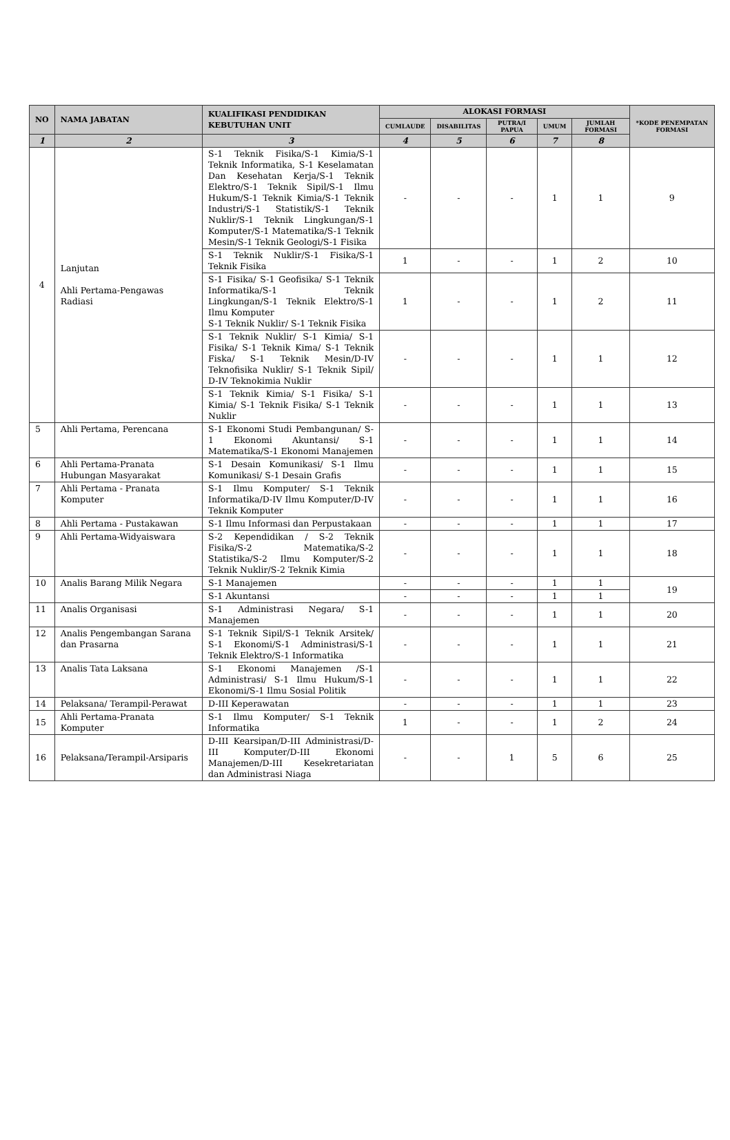| NO | NAMA JABATAN | KUALIFIKASI PENDIDIKAN KEBUTUHAN UNIT | ALOKASI FORMASI | | | | | *KODE PENEMPATAN FORMASI |
| --- | --- | --- | --- | --- | --- | --- | --- | --- |
| | | | CUMLAUDE | DISABILITAS | PUTRA/I PAPUA | UMUM | JUMLAH FORMASI | |
| 1 | 2 | 3 | 4 | 5 | 6 | 7 | 8 | |
| 4 | Lanjutan Ahli Pertama-Pengawas Radiasi | S-1 Teknik Fisika/S-1 Kimia/S-1 Teknik Informatika, S-1 Keselamatan Dan Kesehatan Kerja/S-1 Teknik Elektro/S-1 Teknik Sipil/S-1 Ilmu Hukum/S-1 Teknik Kimia/S-1 Teknik Industri/S-1 Statistik/S-1 Teknik Nuklir/S-1 Teknik Lingkungan/S-1 Komputer/S-1 Matematika/S-1 Teknik Mesin/S-1 Teknik Geologi/S-1 Fisika | - | - | - | 1 | 1 | 9 |
| | | S-1 Teknik Nuklir/S-1 Fisika/S-1 Teknik Fisika | 1 | - | - | 1 | 2 | 10 |
| | | S-1 Fisika/ S-1 Geofisika/ S-1 Teknik Informatika/S-1 Teknik Lingkungan/S-1 Teknik Elektro/S-1 Ilmu Komputer S-1 Teknik Nuklir/ S-1 Teknik Fisika | 1 | - | - | 1 | 2 | 11 |
| | | S-1 Teknik Nuklir/ S-1 Kimia/ S-1 Fisika/ S-1 Teknik Kima/ S-1 Teknik Fiska/ S-1 Teknik Mesin/D-IV Teknofisika Nuklir/ S-1 Teknik Sipil/ D-IV Teknokimia Nuklir | - | - | - | 1 | 1 | 12 |
| | | S-1 Teknik Kimia/ S-1 Fisika/ S-1 Kimia/ S-1 Teknik Fisika/ S-1 Teknik Nuklir | - | - | - | 1 | 1 | 13 |
| 5 | Ahli Pertama, Perencana | S-1 Ekonomi Studi Pembangunan/ S-1 Ekonomi Akuntansi/ S-1 Matematika/S-1 Ekonomi Manajemen | - | - | - | 1 | 1 | 14 |
| 6 | Ahli Pertama-Pranata Hubungan Masyarakat | S-1 Desain Komunikasi/ S-1 Ilmu Komunikasi/ S-1 Desain Grafis | - | - | - | 1 | 1 | 15 |
| 7 | Ahli Pertama - Pranata Komputer | S-1 Ilmu Komputer/ S-1 Teknik Informatika/D-IV Ilmu Komputer/D-IV Teknik Komputer | - | - | - | 1 | 1 | 16 |
| 8 | Ahli Pertama - Pustakawan | S-1 Ilmu Informasi dan Perpustakaan | - | - | - | 1 | 1 | 17 |
| 9 | Ahli Pertama-Widyaiswara | S-2 Kependidikan / S-2 Teknik Fisika/S-2 Matematika/S-2 Statistika/S-2 Ilmu Komputer/S-2 Teknik Nuklir/S-2 Teknik Kimia | - | - | - | 1 | 1 | 18 |
| 10 | Analis Barang Milik Negara | S-1 Manajemen | - | - | - | 1 | 1 | 19 |
| | | S-1 Akuntansi | - | - | - | 1 | 1 | |
| 11 | Analis Organisasi | S-1 Administrasi Negara/ S-1 Manajemen | - | - | - | 1 | 1 | 20 |
| 12 | Analis Pengembangan Sarana dan Prasarna | S-1 Teknik Sipil/S-1 Teknik Arsitek/ S-1 Ekonomi/S-1 Administrasi/S-1 Teknik Elektro/S-1 Informatika | - | - | - | 1 | 1 | 21 |
| 13 | Analis Tata Laksana | S-1 Ekonomi Manajemen /S-1 Administrasi/ S-1 Ilmu Hukum/S-1 Ekonomi/S-1 Ilmu Sosial Politik | - | - | - | 1 | 1 | 22 |
| 14 | Pelaksana/ Terampil-Perawat | D-III Keperawatan | - | - | - | 1 | 1 | 23 |
| 15 | Ahli Pertama-Pranata Komputer | S-1 Ilmu Komputer/ S-1 Teknik Informatika | 1 | - | - | 1 | 2 | 24 |
| 16 | Pelaksana/Terampil-Arsiparis | D-III Kearsipan/D-III Administrasi/D-III Komputer/D-III Ekonomi Manajemen/D-III Kesekretariatan dan Administrasi Niaga | - | - | 1 | 5 | 6 | 25 |